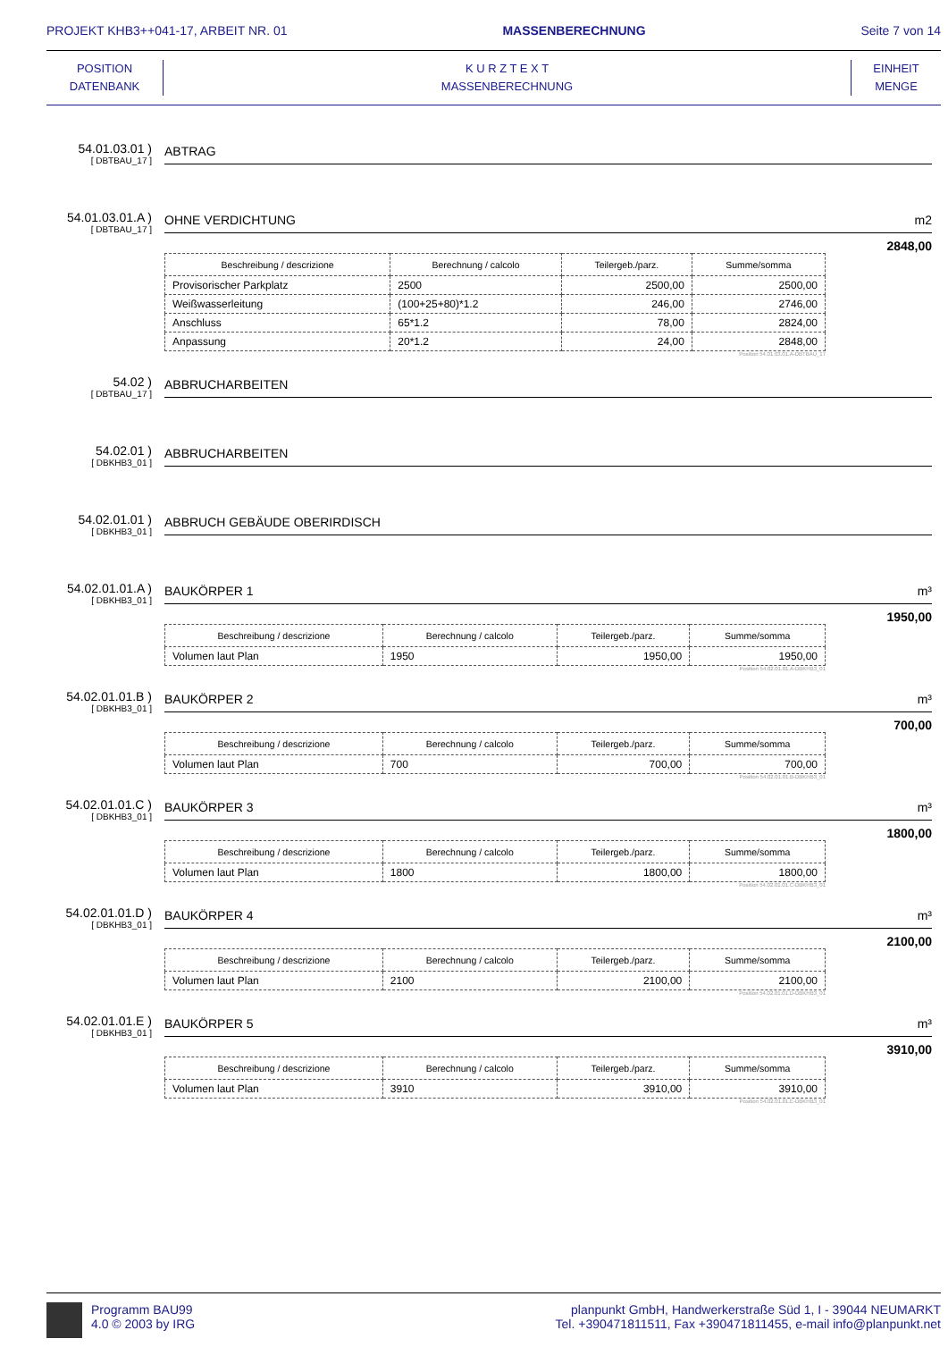PROJEKT KHB3++041-17, ARBEIT NR. 01 MASSENBERECHNUNG Seite 7 von 14
POSITION
DATENBANK
K U R Z T E X T
MASSENBERECHNUNG
EINHEIT
MENGE
54.01.03.01 )
[ DBTBAU_17 ]
ABTRAG
54.01.03.01.A )
[ DBTBAU_17 ]
OHNE VERDICHTUNG m2
2848,00
| Beschreibung / descrizione | Berechnung / calcolo | Teilergeb./parz. | Summe/somma |
| --- | --- | --- | --- |
| Provisorischer Parkplatz | 2500 | 2500,00 | 2500,00 |
| Weißwasserleitung | (100+25+80)*1.2 | 246,00 | 2746,00 |
| Anschluss | 65*1.2 | 78,00 | 2824,00 |
| Anpassung | 20*1.2 | 24,00 | 2848,00 |
Position 54.01.03.01.A-DBTBAU_17
54.02 )
[ DBTBAU_17 ]
ABBRUCHARBEITEN
54.02.01 )
[ DBKHB3_01 ]
ABBRUCHARBEITEN
54.02.01.01 )
[ DBKHB3_01 ]
ABBRUCH GEBÄUDE OBERIRDISCH
54.02.01.01.A )
[ DBKHB3_01 ]
BAUKÖRPER 1 m³
1950,00
| Beschreibung / descrizione | Berechnung / calcolo | Teilergeb./parz. | Summe/somma |
| --- | --- | --- | --- |
| Volumen laut Plan | 1950 | 1950,00 | 1950,00 |
Position 54.02.01.01.A-DBKHB3_01
54.02.01.01.B )
[ DBKHB3_01 ]
BAUKÖRPER 2 m³
700,00
| Beschreibung / descrizione | Berechnung / calcolo | Teilergeb./parz. | Summe/somma |
| --- | --- | --- | --- |
| Volumen laut Plan | 700 | 700,00 | 700,00 |
Position 54.02.01.01.B-DBKHB3_01
54.02.01.01.C )
[ DBKHB3_01 ]
BAUKÖRPER 3 m³
1800,00
| Beschreibung / descrizione | Berechnung / calcolo | Teilergeb./parz. | Summe/somma |
| --- | --- | --- | --- |
| Volumen laut Plan | 1800 | 1800,00 | 1800,00 |
Position 54.02.01.01.C-DBKHB3_01
54.02.01.01.D )
[ DBKHB3_01 ]
BAUKÖRPER 4 m³
2100,00
| Beschreibung / descrizione | Berechnung / calcolo | Teilergeb./parz. | Summe/somma |
| --- | --- | --- | --- |
| Volumen laut Plan | 2100 | 2100,00 | 2100,00 |
Position 54.02.01.01.D-DBKHB3_01
54.02.01.01.E )
[ DBKHB3_01 ]
BAUKÖRPER 5 m³
3910,00
| Beschreibung / descrizione | Berechnung / calcolo | Teilergeb./parz. | Summe/somma |
| --- | --- | --- | --- |
| Volumen laut Plan | 3910 | 3910,00 | 3910,00 |
Position 54.02.01.01.E-DBKHB3_01
Programm BAU99
4.0 © 2003 by IRG
planpunkt GmbH, Handwerkerstraße Süd 1, I - 39044 NEUMARKT
Tel. +390471811511, Fax +390471811455, e-mail info@planpunkt.net